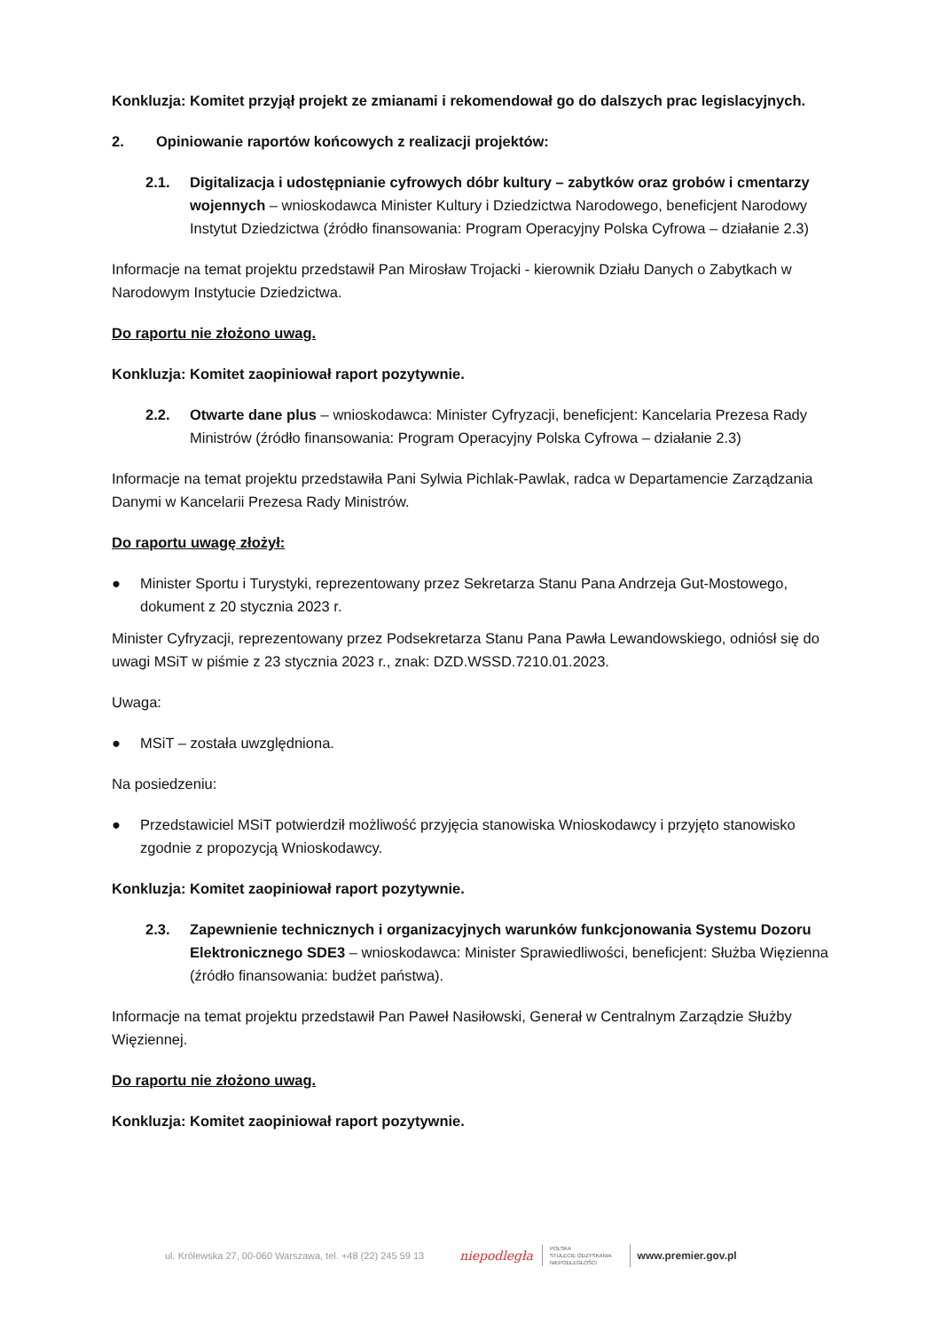Konkluzja: Komitet przyjął projekt ze zmianami i rekomendował go do dalszych prac legislacyjnych.
2. Opiniowanie raportów końcowych z realizacji projektów:
2.1. Digitalizacja i udostępnianie cyfrowych dóbr kultury – zabytków oraz grobów i cmentarzy wojennych – wnioskodawca Minister Kultury i Dziedzictwa Narodowego, beneficjent Narodowy Instytut Dziedzictwa (źródło finansowania: Program Operacyjny Polska Cyfrowa – działanie 2.3)
Informacje na temat projektu przedstawił Pan Mirosław Trojacki - kierownik Działu Danych o Zabytkach w Narodowym Instytucie Dziedzictwa.
Do raportu nie złożono uwag.
Konkluzja: Komitet zaopiniował raport pozytywnie.
2.2. Otwarte dane plus – wnioskodawca: Minister Cyfryzacji, beneficjent: Kancelaria Prezesa Rady Ministrów (źródło finansowania: Program Operacyjny Polska Cyfrowa – działanie 2.3)
Informacje na temat projektu przedstawiła Pani Sylwia Pichlak-Pawlak, radca w Departamencie Zarządzania Danymi w Kancelarii Prezesa Rady Ministrów.
Do raportu uwagę złożył:
● Minister Sportu i Turystyki, reprezentowany przez Sekretarza Stanu Pana Andrzeja Gut-Mostowego, dokument z 20 stycznia 2023 r.
Minister Cyfryzacji, reprezentowany przez Podsekretarza Stanu Pana Pawła Lewandowskiego, odniósł się do uwagi MSiT w piśmie z 23 stycznia 2023 r., znak: DZD.WSSD.7210.01.2023.
Uwaga:
● MSiT – została uwzględniona.
Na posiedzeniu:
● Przedstawiciel MSiT potwierdził możliwość przyjęcia stanowiska Wnioskodawcy i przyjęto stanowisko zgodnie z propozycją Wnioskodawcy.
Konkluzja: Komitet zaopiniował raport pozytywnie.
2.3. Zapewnienie technicznych i organizacyjnych warunków funkcjonowania Systemu Dozoru Elektronicznego SDE3 – wnioskodawca: Minister Sprawiedliwości, beneficjent: Służba Więzienna (źródło finansowania: budżet państwa).
Informacje na temat projektu przedstawił Pan Paweł Nasiłowski, Generał w Centralnym Zarządzie Służby Więziennej.
Do raportu nie złożono uwag.
Konkluzja: Komitet zaopiniował raport pozytywnie.
ul. Królewska 27, 00-060 Warszawa, tel. +48 (22) 245 59 13 niepodległa POLSKA
STULECIE ODZYSKANIA
NIEPODLEGŁOŚCI www.premier.gov.pl